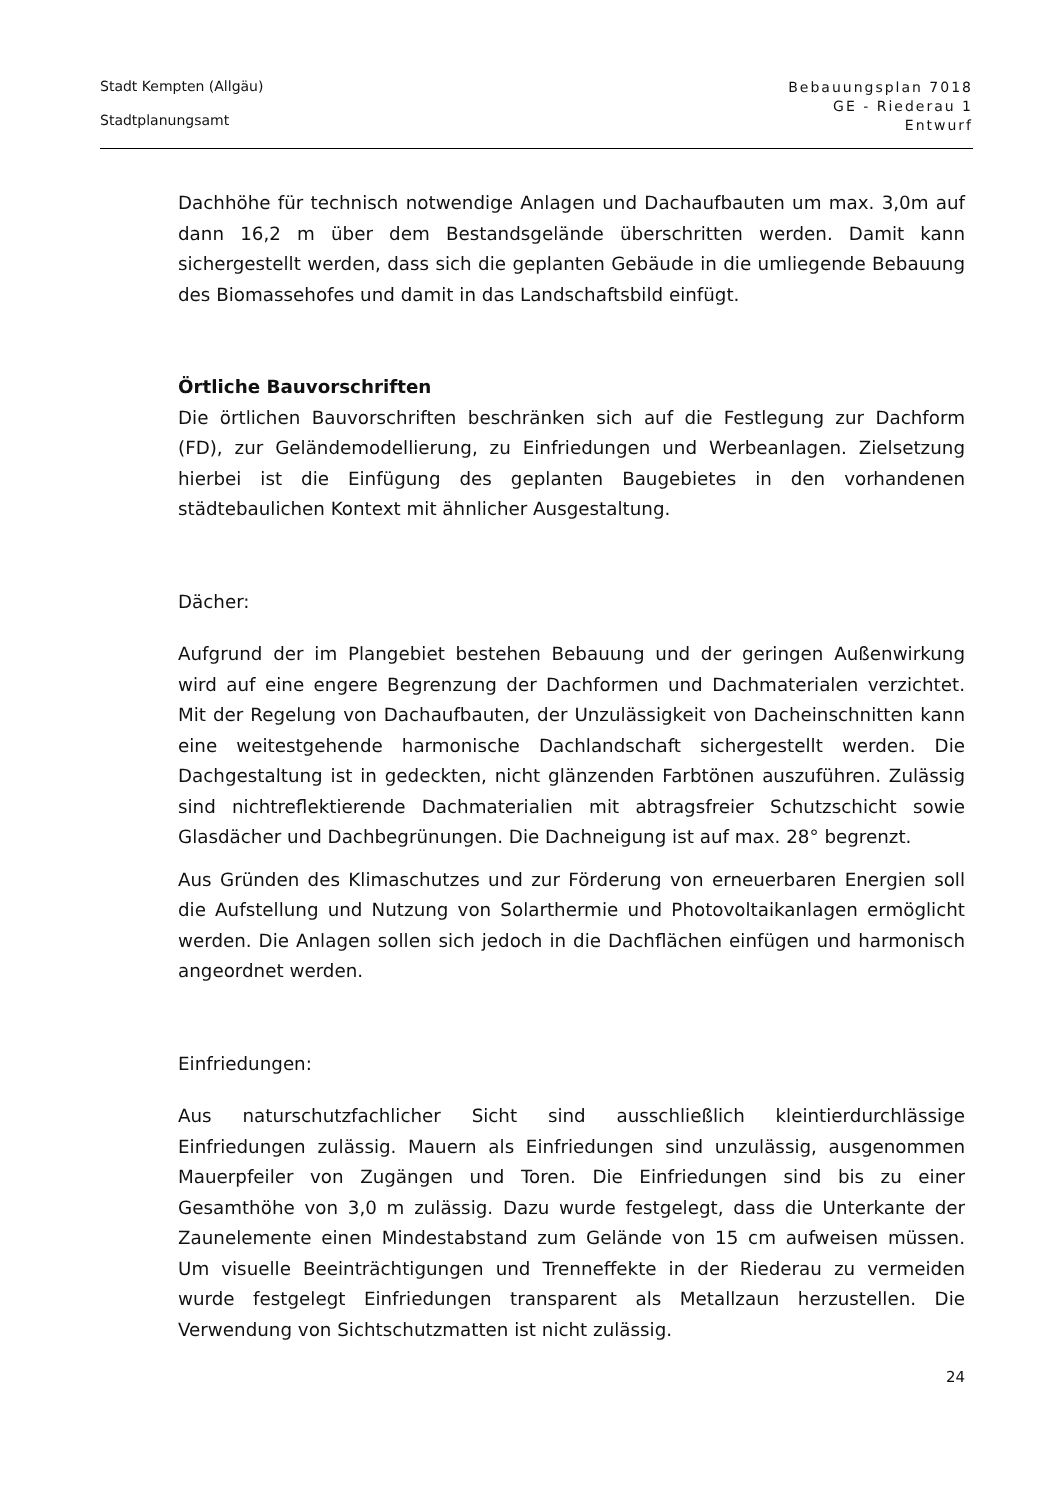Stadt Kempten (Allgäu)
Stadtplanungsamt
Bebauungsplan 7018
GE - Riederau 1
Entwurf
Dachhöhe für technisch notwendige Anlagen und Dachaufbauten um max. 3,0m auf dann 16,2 m über dem Bestandsgelände überschritten werden. Damit kann sichergestellt werden, dass sich die geplanten Gebäude in die umliegende Bebauung des Biomassehofes und damit in das Landschaftsbild einfügt.
Örtliche Bauvorschriften
Die örtlichen Bauvorschriften beschränken sich auf die Festlegung zur Dachform (FD), zur Geländemodellierung, zu Einfriedungen und Werbeanlagen. Zielsetzung hierbei ist die Einfügung des geplanten Baugebietes in den vorhandenen städtebaulichen Kontext mit ähnlicher Ausgestaltung.
Dächer:
Aufgrund der im Plangebiet bestehen Bebauung und der geringen Außenwirkung wird auf eine engere Begrenzung der Dachformen und Dachmaterialen verzichtet. Mit der Regelung von Dachaufbauten, der Unzulässigkeit von Dacheinschnitten kann eine weitestgehende harmonische Dachlandschaft sichergestellt werden. Die Dachgestaltung ist in gedeckten, nicht glänzenden Farbtönen auszuführen. Zulässig sind nichtreflektierende Dachmaterialien mit abtragsfreier Schutzschicht sowie Glasdächer und Dachbegrünungen. Die Dachneigung ist auf max. 28° begrenzt.
Aus Gründen des Klimaschutzes und zur Förderung von erneuerbaren Energien soll die Aufstellung und Nutzung von Solarthermie und Photovoltaikanlagen ermöglicht werden. Die Anlagen sollen sich jedoch in die Dachflächen einfügen und harmonisch angeordnet werden.
Einfriedungen:
Aus naturschutzfachlicher Sicht sind ausschließlich kleintierdurchlässige Einfriedungen zulässig. Mauern als Einfriedungen sind unzulässig, ausgenommen Mauerpfeiler von Zugängen und Toren. Die Einfriedungen sind bis zu einer Gesamthöhe von 3,0 m zulässig. Dazu wurde festgelegt, dass die Unterkante der Zaunelemente einen Mindestabstand zum Gelände von 15 cm aufweisen müssen. Um visuelle Beeinträchtigungen und Trenneffekte in der Riederau zu vermeiden wurde festgelegt Einfriedungen transparent als Metallzaun herzustellen. Die Verwendung von Sichtschutzmatten ist nicht zulässig.
24